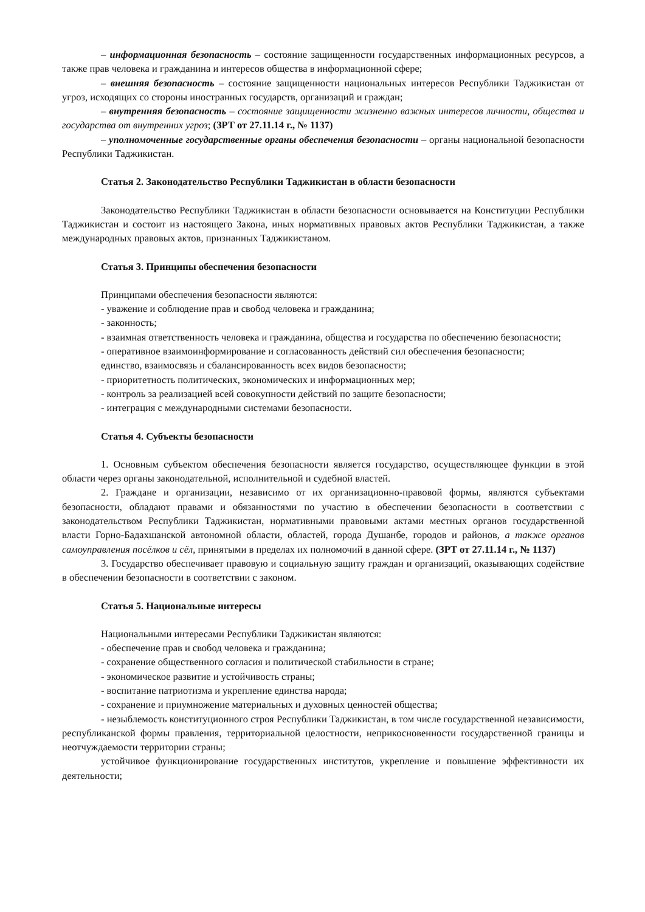– информационная безопасность – состояние защищенности государственных информационных ресурсов, а также прав человека и гражданина и интересов общества в информационной сфере;
– внешняя безопасность – состояние защищенности национальных интересов Республики Таджикистан от угроз, исходящих со стороны иностранных государств, организаций и граждан;
– внутренняя безопасность – состояние защищенности жизненно важных интересов личности, общества и государства от внутренних угроз; (ЗРТ от 27.11.14 г., № 1137)
– уполномоченные государственные органы обеспечения безопасности – органы национальной безопасности Республики Таджикистан.
Статья 2. Законодательство Республики Таджикистан в области безопасности
Законодательство Республики Таджикистан в области безопасности основывается на Конституции Республики Таджикистан и состоит из настоящего Закона, иных нормативных правовых актов Республики Таджикистан, а также международных правовых актов, признанных Таджикистаном.
Статья 3. Принципы обеспечения безопасности
Принципами обеспечения безопасности являются:
- уважение и соблюдение прав и свобод человека и гражданина;
- законность;
- взаимная ответственность человека и гражданина, общества и государства по обеспечению безопасности;
- оперативное взаимоинформирование и согласованность действий сил обеспечения безопасности;
единство, взаимосвязь и сбалансированность всех видов безопасности;
- приоритетность политических, экономических и информационных мер;
- контроль за реализацией всей совокупности действий по защите безопасности;
- интеграция с международными системами безопасности.
Статья 4. Субъекты безопасности
1. Основным субъектом обеспечения безопасности является государство, осуществляющее функции в этой области через органы законодательной, исполнительной и судебной властей.
2. Граждане и организации, независимо от их организационно-правовой формы, являются субъектами безопасности, обладают правами и обязанностями по участию в обеспечении безопасности в соответствии с законодательством Республики Таджикистан, нормативными правовыми актами местных органов государственной власти Горно-Бадахшанской автономной области, областей, города Душанбе, городов и районов, а также органов самоуправления посёлков и сёл, принятыми в пределах их полномочий в данной сфере. (ЗРТ от 27.11.14 г., № 1137)
3. Государство обеспечивает правовую и социальную защиту граждан и организаций, оказывающих содействие в обеспечении безопасности в соответствии с законом.
Статья 5. Национальные интересы
Национальными интересами Республики Таджикистан являются:
- обеспечение прав и свобод человека и гражданина;
- сохранение общественного согласия и политической стабильности в стране;
- экономическое развитие и устойчивость страны;
- воспитание патриотизма и укрепление единства народа;
- сохранение и приумножение материальных и духовных ценностей общества;
- незыблемость конституционного строя Республики Таджикистан, в том числе государственной независимости, республиканской формы правления, территориальной целостности, неприкосновенности государственной границы и неотчуждаемости территории страны;
устойчивое функционирование государственных институтов, укрепление и повышение эффективности их деятельности;